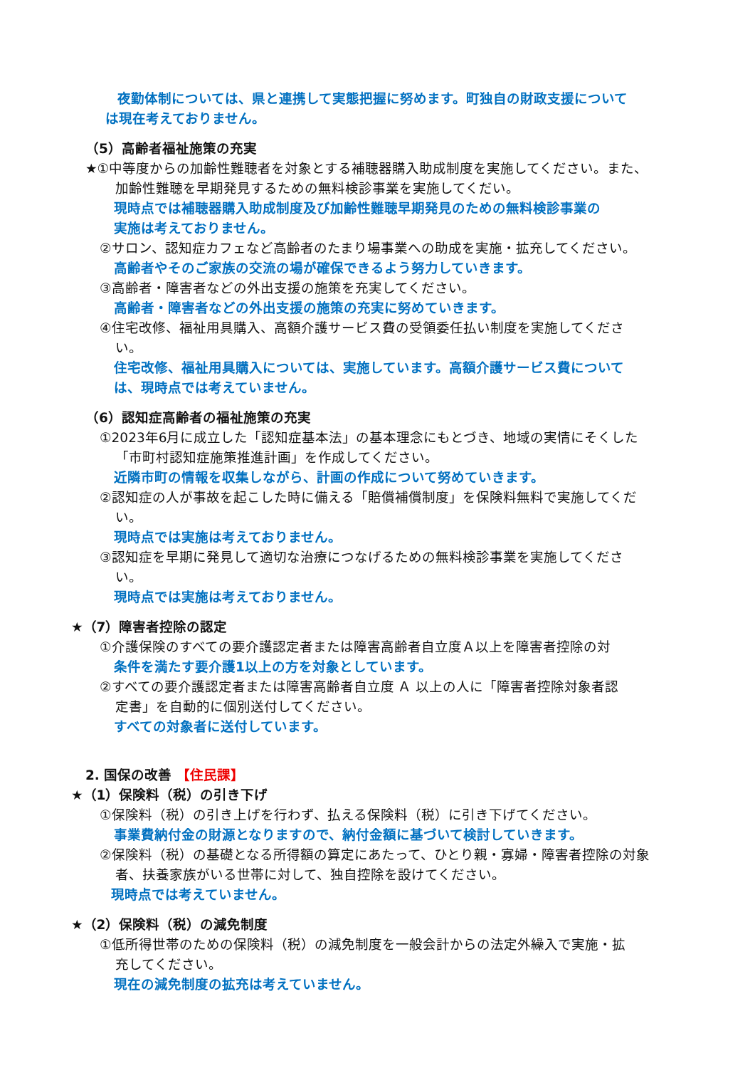夜勤体制については、県と連携して実態把握に努めます。町独自の財政支援について
は現在考えておりません。
（5）高齢者福祉施策の充実
★①中等度からの加齢性難聴者を対象とする補聴器購入助成制度を実施してください。また、
加齢性難聴を早期発見するための無料検診事業を実施してくだい。
現時点では補聴器購入助成制度及び加齢性難聴早期発見のための無料検診事業の
実施は考えておりません。
②サロン、認知症カフェなど高齢者のたまり場事業への助成を実施・拡充してください。
高齢者やそのご家族の交流の場が確保できるよう努力していきます。
③高齢者・障害者などの外出支援の施策を充実してください。
高齢者・障害者などの外出支援の施策の充実に努めていきます。
④住宅改修、福祉用具購入、高額介護サービス費の受領委任払い制度を実施してくださ
い。
住宅改修、福祉用具購入については、実施しています。高額介護サービス費について
は、現時点では考えていません。
（6）認知症高齢者の福祉施策の充実
①2023年6月に成立した「認知症基本法」の基本理念にもとづき、地域の実情にそくした
「市町村認知症施策推進計画」を作成してください。
近隣市町の情報を収集しながら、計画の作成について努めていきます。
②認知症の人が事故を起こした時に備える「賠償補償制度」を保険料無料で実施してくだ
い。
現時点では実施は考えておりません。
③認知症を早期に発見して適切な治療につなげるための無料検診事業を実施してくださ
い。
現時点では実施は考えておりません。
★（7）障害者控除の認定
①介護保険のすべての要介護認定者または障害高齢者自立度Ａ以上を障害者控除の対
条件を満たす要介護1以上の方を対象としています。
②すべての要介護認定者または障害高齢者自立度 Ａ 以上の人に「障害者控除対象者認
定書」を自動的に個別送付してください。
すべての対象者に送付しています。
2. 国保の改善 【住民課】
★（1）保険料（税）の引き下げ
①保険料（税）の引き上げを行わず、払える保険料（税）に引き下げてください。
事業費納付金の財源となりますので、納付金額に基づいて検討していきます。
②保険料（税）の基礎となる所得額の算定にあたって、ひとり親・寡婦・障害者控除の対象
者、扶養家族がいる世帯に対して、独自控除を設けてください。
現時点では考えていません。
★（2）保険料（税）の減免制度
①低所得世帯のための保険料（税）の減免制度を一般会計からの法定外繰入で実施・拡
充してください。
現在の減免制度の拡充は考えていません。